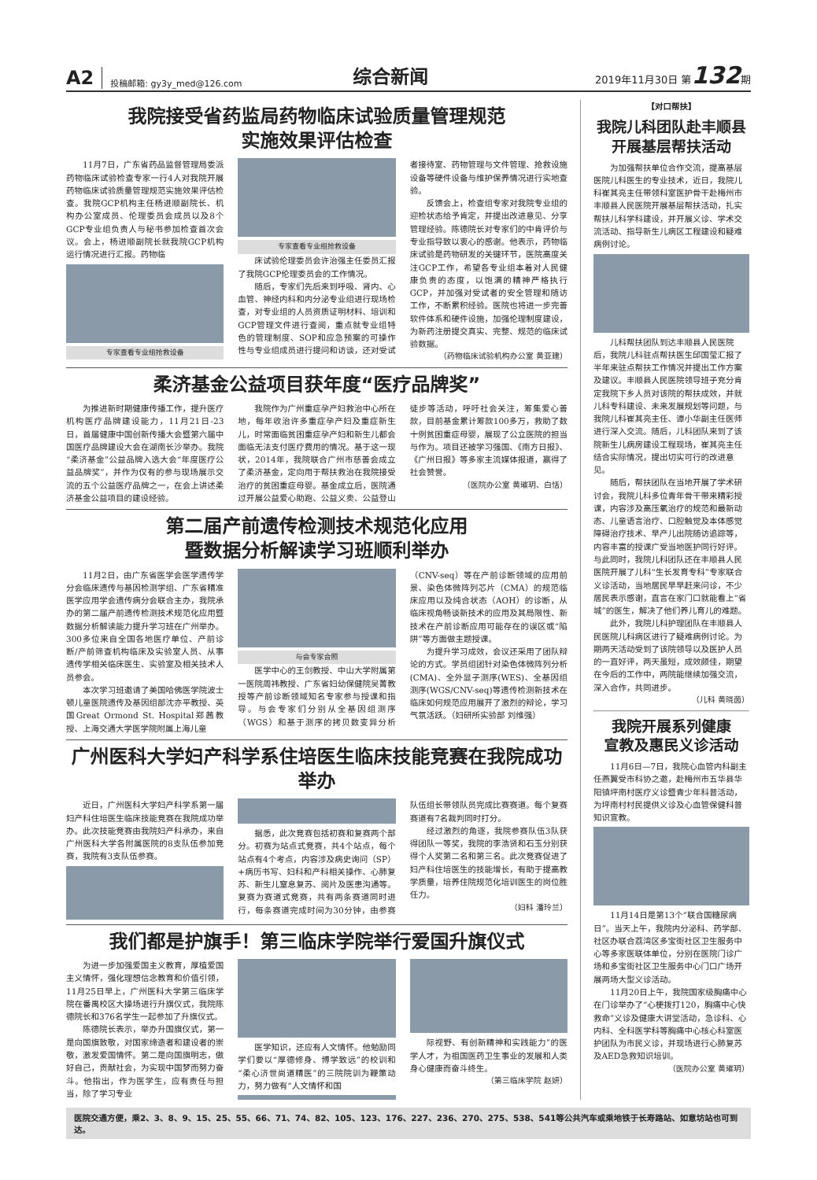A2 投稿邮箱: gy3y_med@126.com 综合新闻 2019年11月30日 第132期
我院接受省药监局药物临床试验质量管理规范
实施效果评估检查
11月7日，广东省药品监督管理局委派药物临床试验检查专家一行4人对我院开展药物临床试验质量管理规范实施效果评估检查。我院GCP机构主任杨进顺副院长、机构办公室成员、伦理委员会成员以及8个GCP专业组负责人与秘书参加检查首次会议。会上，杨进顺副院长就我院GCP机构运行情况进行汇报。药物临
专家查看专业组抢救设备
专家查看专业组抢救设备
床试验伦理委员会许治强主任委员汇报了我院GCP伦理委员会的工作情况。
随后，专家们先后来到呼吸、肾内、心血管、神经内科和内分泌专业组进行现场检查，对专业组的人员资质证明材料、培训和GCP管理文件进行查阅，重点就专业组特色的管理制度、SOP和应急预案的可操作性与专业组成员进行提问和访谈，还对受试者接待室、药物管理与文件管理、抢救设施设备等硬件设备与维护保养情况进行实地查验。
反馈会上，检查组专家对我院专业组的迎检状态给予肯定，并提出改进意见、分享管理经验。陈德院长对专家们的中肯评价与专业指导致以衷心的感谢。他表示，药物临床试验是药物研发的关键环节，医院高度关注GCP工作，希望各专业组本着对人民健康负责的态度，以饱满的精神严格执行GCP，并加强对受试者的安全管理和随访工作，不断累积经验。医院也将进一步完善软件体系和硬件设施，加强伦理制度建设，为新药注册提交真实、完整、规范的临床试验数据。
（药物临床试验机构办公室 黄亚建）
柔济基金公益项目获年度“医疗品牌奖”
为推进新时期健康传播工作，提升医疗机构医疗品牌建设能力，11月21日-23日，首届健康中国创新传播大会暨第六届中国医疗品牌建设大会在湖南长沙举办。我院“柔济基金”公益品牌入选大会“年度医疗公益品牌奖”，并作为仅有的参与现场展示交流的五个公益医疗品牌之一，在会上讲述柔济基金公益项目的建设经验。
我院作为广州重症孕产妇救治中心所在地，每年收治许多重症孕产妇及重症新生儿，时常面临贫困重症孕产妇和新生儿都会面临无法支付医疗费用的情况。基于这一现状，2014年，我院联合广州市慈善会成立了柔济基金，定向用于帮扶救治在我院接受治疗的贫困重症母婴。基金成立后，医院通过开展公益爱心助跑、公益义卖、公益登山徒步等活动，呼吁社会关注，筹集爱心善款，目前基金累计筹款100多万，救助了数十例贫困重症母婴，展现了公立医院的担当与作为。项目还被学习强国、《南方日报》、《广州日报》等多家主流媒体报道，赢得了社会赞誉。
（医院办公室 黄璀玥、白恬）
第二届产前遗传检测技术规范化应用
暨数据分析解读学习班顺利举办
11月2日，由广东省医学会医学遗传学分会临床遗传与基因检测学组、广东省精准医学应用学会遗传病分会联合主办，我院承办的第二届产前遗传检测技术规范化应用暨数据分析解读能力提升学习班在广州举办。300多位来自全国各地医疗单位、产前诊断/产前筛查机构临床及实验室人员、从事遗传学相关临床医生、实验室及相关技术人员参会。
本次学习班邀请了美国哈佛医学院波士顿儿童医院遗传及基因组部沈亦平教授、英国Great Ormond St. Hospital郑茜教授、上海交通大学医学院附属上海儿童
与会专家合照
医学中心的王剑教授、中山大学附属第一医院周祎教授、广东省妇幼保健院吴菁教授等产前诊断领域知名专家参与授课和指导。与会专家们分别从全基因组测序（WGS）和基于测序的拷贝数变异分析（CNV-seq）等在产前诊断领域的应用前景、染色体微阵列芯片（CMA）的规范临床应用以及纯合状态（AOH）的诊断，从临床视角畅谈新技术的应用及其局限性、新技术在产前诊断应用可能存在的误区或“陷阱”等方面做主题授课。
为提升学习成效，会议还采用了团队辩论的方式。学员组团针对染色体微阵列分析(CMA)、全外显子测序(WES)、全基因组测序(WGS/CNV-seq)等遗传检测新技术在临床如何规范应用展开了激烈的辩论，学习气氛活跃。（妇研所实验部 刘维强）
广州医科大学妇产科学系住培医生临床技能竞赛在我院成功举办
近日，广州医科大学妇产科学系第一届妇产科住培医生临床技能竞赛在我院成功举办。此次技能竞赛由我院妇产科承办，来自广州医科大学各附属医院的8支队伍参加竞赛，我院有3支队伍参赛。
据悉，此次竞赛包括初赛和复赛两个部分。初赛为站点式竞赛，共4个站点，每个站点有4个考点，内容涉及病史询问（SP）+病历书写、妇科和产科相关操作、心肺复苏、新生儿窒息复苏、阅片及医患沟通等。复赛为赛道式竞赛，共有两条赛道同时进行，每条赛道完成时间为30分钟，由参赛队伍组长带领队员完成比赛赛道。每个复赛赛道有7名裁判同时打分。
经过激烈的角逐，我院参赛队伍3队获得团队一等奖，我院的李浩贤和石玉分别获得个人奖第二名和第三名。此次竞赛促进了妇产科住培医生的技能增长，有助于提高教学质量，培养住院规范化培训医生的岗位胜任力。
（妇科 潘玲兰）
我们都是护旗手！第三临床学院举行爱国升旗仪式
为进一步加强爱国主义教育，厚植爱国主义情怀，强化理想信念教育和价值引领，11月25日早上，广州医科大学第三临床学院在番禺校区大操场进行升旗仪式，我院陈德院长和376名学生一起参加了升旗仪式。
陈德院长表示，举办升国旗仪式，第一是向国旗致敬，对国家缔造者和建设者的崇敬，激发爱国情怀。第二是向国旗明志，做好自己，贡献社会，为实现中国梦而努力奋斗。他指出，作为医学生，应有责任与担当，除了学习专业
医学知识，还应有人文情怀。他勉励同学们要以“厚德修身、博学致远”的校训和“柔心济世尚道精医”的三院院训为鞭策动力，努力做有“人文情怀和国
际视野、有创新精神和实践能力”的医学人才，为祖国医药卫生事业的发展和人类身心健康而奋斗终生。
（第三临床学院 赵妍）
【对口帮扶】
我院儿科团队赴丰顺县
开展基层帮扶活动
为加强帮扶单位合作交流，提高基层医院儿科医生的专业技术，近日，我院儿科崔其亮主任带领科室医护骨干赴梅州市丰顺县人民医院开展基层帮扶活动，扎实帮扶儿科学科建设，并开展义诊、学术交流活动、指导新生儿病区工程建设和疑难病例讨论。
儿科帮扶团队到达丰顺县人民医院后，我院儿科驻点帮扶医生邱国莹汇报了半年来驻点帮扶工作情况并提出工作方案及建议。丰顺县人民医院领导班子充分肯定我院下乡人员对该院的帮扶成效，并就儿科专科建设、未来发展规划等问题，与我院儿科崔其亮主任、谭小华副主任医师进行深入交流。随后，儿科团队来到了该院新生儿病房建设工程现场，崔其亮主任结合实际情况，提出切实可行的改进意见。
随后，帮扶团队在当地开展了学术研讨会，我院儿科多位青年骨干带来精彩授课，内容涉及高压氧治疗的规范和最新动态、儿童语言治疗、口腔触觉及本体感觉障碍治疗技术、早产儿出院随访追踪等，内容丰富的授课广受当地医护同行好评。与此同时，我院儿科团队还在丰顺县人民医院开展了儿科“生长发育专科”专家联合义诊活动，当地居民早早赶来问诊，不少居民表示感谢，直言在家门口就能看上“省城”的医生，解决了他们养儿育儿的难题。
此外，我院儿科护理团队在丰顺县人民医院儿科病区进行了疑难病例讨论。为期两天活动受到了该院领导以及医护人员的一直好评，两天虽短，成效颇佳，期望在今后的工作中，两院能继续加强交流，深入合作，共同进步。
（儿科 黄晓茵）
我院开展系列健康
宣教及惠民义诊活动
11月6日—7日，我院心血管内科副主任燕翼受市科协之邀，赴梅州市五华县华阳镇坪南村医疗义诊暨青少年科普活动，为坪南村村民提供义诊及心血管保健科普知识宣教。
11月14日是第13个“联合国糖尿病日”。当天上午，我院内分泌科、药学部、社区办联合荔湾区多宝街社区卫生服务中心等多家医联体单位，分别在医院门诊广场和多宝街社区卫生服务中心门口广场开展两场大型义诊活动。
11月20日上午，我院国家级胸痛中心在门诊举办了“心梗拨打120，胸痛中心快救命”义诊及健康大讲堂活动，急诊科、心内科、全科医学科等胸痛中心核心科室医护团队为市民义诊，并现场进行心肺复苏及AED急救知识培训。
（医院办公室 黄璀玥）
医院交通方便，乘2、3、8、9、15、25、55、66、71、74、82、105、123、176、227、236、270、275、538、541等公共汽车或乘地铁于长寿路站、如意坊站也可到达。